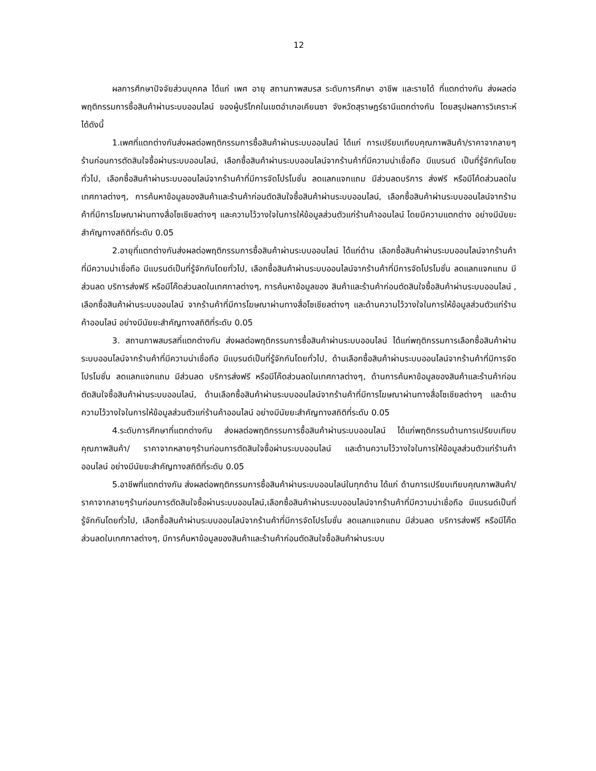12
ผลการศึกษาปัจจัยส่วนบุคคล ได้แก่ เพศ อายุ สถานภาพสมรส ระดับการศึกษา อาชีพ และรายได้ ที่แตกต่างกัน ส่งผลต่อพฤติกรรมการซื้อสินค้าผ่านระบบออนไลน์ ของผู้บริโภคในเขตอำเภอเคียนซา จังหวัดสุราษฎร์ธานีแตกต่างกัน โดยสรุปผลการวิเคราะห์ ได้ดังนี้
1.เพศที่แตกต่างกันส่งผลต่อพฤติกรรมการซื้อสินค้าผ่านระบบออนไลน์ ได้แก่ การเปรียบเทียบคุณภาพสินค้า/ราคาจากลายๆร้านก่อนการตัดสินใจซื้อผ่านระบบออนไลน์, เลือกซื้อสินค้าผ่านระบบออนไลน์จากร้านค้าที่มีความน่าเชื่อถือ มีแบรนด์ เป็นที่รู้จักกันโดยทั่วไป, เลือกซื้อสินค้าผ่านระบบออนไลน์จากร้านค้าที่มีการจัดโปรโมชั่น ลดแลกแจกแถม มีส่วนลดบริการ ส่งฟรี หรือมีโค้ดส่วนลดในเทศกาลต่างๆ, การค้นหาข้อมูลของสินค้าและร้านค้าก่อนตัดสินใจซื้อสินค้าผ่านระบบออนไลน์, เลือกซื้อสินค้าผ่านระบบออนไลน์จากร้านค้าที่มีการโฆษณาผ่านทางสื่อโซเชียลต่างๆ และความไว้วางใจในการให้ข้อมูลส่วนตัวแก่ร้านค้าออนไลน์ โดยมีความแตกต่าง อย่างมีนัยยะสำคัญทางสถิติที่ระดับ 0.05
2.อายุที่แตกต่างกันส่งผลต่อพฤติกรรมการซื้อสินค้าผ่านระบบออนไลน์ ได้แก่ด้าน เลือกซื้อสินค้าผ่านระบบออนไลน์จากร้านค้าที่มีความน่าเชื่อถือ มีแบรนด์เป็นที่รู้จักกันโดยทั่วไป, เลือกซื้อสินค้าผ่านระบบออนไลน์จากร้านค้าที่มีการจัดโปรโมชั่น ลดแลกแจกแถม มีส่วนลด บริการส่งฟรี หรือมีโค๊ดส่วนลดในเทศกาลต่างๆ, การค้นหาข้อมูลของ สินค้าและร้านค้าก่อนตัดสินใจซื้อสินค้าผ่านระบบออนไลน์ , เลือกซื้อสินค้าผ่านระบบออนไลน์ จากร้านค้าที่มีการโฆษณาผ่านทางสื่อโซเชียลต่างๆ และด้านความไว้วางใจในการให้ข้อมูลส่วนตัวแก่ร้านค้าออนไลน์ อย่างมีนัยยะสำคัญทางสถิติที่ระดับ 0.05
3. สถานภาพสมรสที่แตกต่างกัน ส่งผลต่อพฤติกรรมการซื้อสินค้าผ่านระบบออนไลน์ ได้แก่พฤติกรรมการเลือกซื้อสินค้าผ่านระบบออนไลน์จากร้านค้าที่มีความน่าเชื่อถือ มีแบรนด์เป็นที่รู้จักกันโดยทั่วไป, ด้านเลือกซื้อสินค้าผ่านระบบออนไลน์จากร้านค้าที่มีการจัดโปรโมชั่น ลดแลกแจกแถม มีส่วนลด บริการส่งฟรี หรือมีโค๊ดส่วนลดในเทศกาลต่างๆ, ด้านการค้นหาข้อมูลของสินค้าและร้านค้าก่อนตัดสินใจซื้อสินค้าผ่านระบบออนไลน์, ด้านเลือกซื้อสินค้าผ่านระบบออนไลน์จากร้านค้าที่มีการโฆษณาผ่านทางสื่อโซเชียลต่างๆ และด้านความไว้วางใจในการให้ข้อมูลส่วนตัวแก่ร้านค้าออนไลน์ อย่างมีนัยยะสำคัญทางสถิติที่ระดับ 0.05
4.ระดับการศึกษาที่แตกต่างกัน ส่งผลต่อพฤติกรรมการซื้อสินค้าผ่านระบบออนไลน์ ได้แก่พฤติกรรมด้านการเปรียบเทียบคุณภาพสินค้า/ ราคาจากหลายๆร้านก่อนการตัดสินใจซื้อผ่านระบบออนไลน์ และด้านความไว้วางใจในการให้ข้อมูลส่วนตัวแก่ร้านค้าออนไลน์ อย่างมีนัยยะสำคัญทางสถิติที่ระดับ 0.05
5.อาชีพที่แตกต่างกัน ส่งผลต่อพฤติกรรมการซื้อสินค้าผ่านระบบออนไลน์ในทุกด้าน ได้แก่ ด้านการเปรียบเทียบคุณภาพสินค้า/ราคาจากลายๆร้านก่อนการตัดสินใจซื้อผ่านระบบออนไลน์,เลือกซื้อสินค้าผ่านระบบออนไลน์จากร้านค้าที่มีความน่าเชื่อถือ มีแบรนด์เป็นที่รู้จักกันโดยทั่วไป, เลือกซื้อสินค้าผ่านระบบออนไลน์จากร้านค้าที่มีการจัดโปรโมชั่น ลดแลกแจกแถม มีส่วนลด บริการส่งฟรี หรือมีโค๊ดส่วนลดในเทศกาลต่างๆ, มีการค้นหาข้อมูลของสินค้าและร้านค้าก่อนตัดสินใจซื้อสินค้าผ่านระบบ